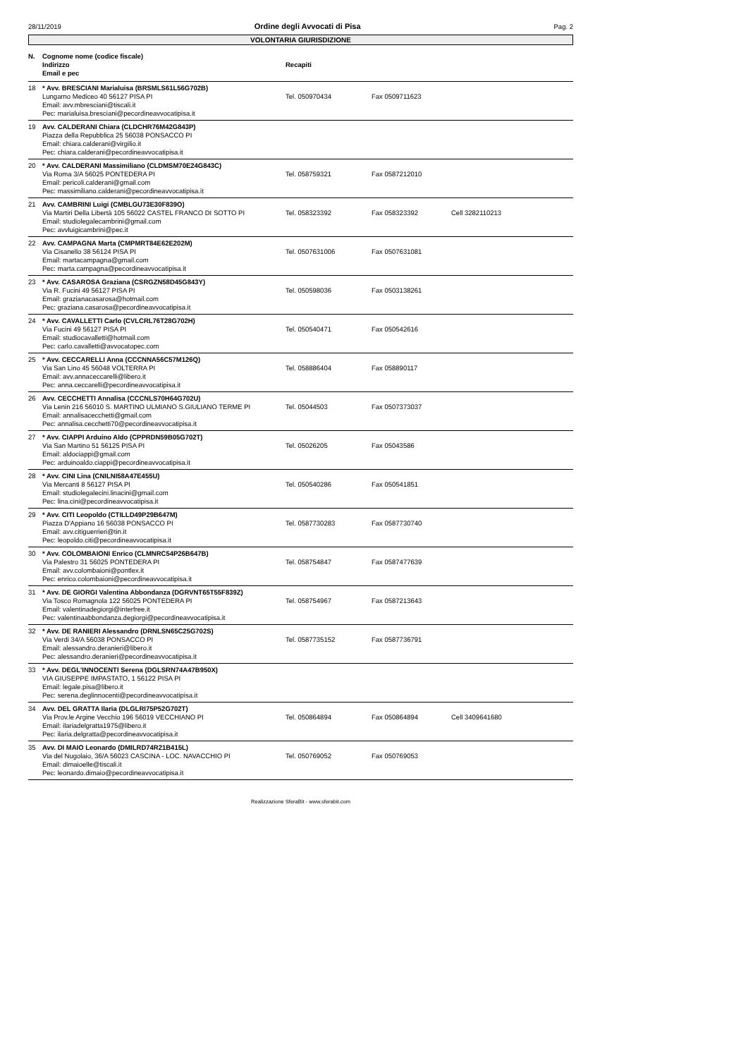28/11/2019 Ordine degli Avvocati di Pisa Pag. 2
VOLONTARIA GIURISDIZIONE
| N. | Cognome nome (codice fiscale) Indirizzo Email e pec | Recapiti | | |
| --- | --- | --- | --- | --- |
| 18 | * Avv. BRESCIANI Marialuisa (BRSMLS61L56G702B) Lungarno Mediceo 40 56127 PISA PI Email: avv.mbresciani@tiscali.it Pec: marialuisa.bresciani@pecordineavvocatipisa.it | Tel. 050970434 | Fax 0509711623 | |
| 19 | Avv. CALDERANI Chiara (CLDCHR76M42G843P) Piazza della Repubblica 25 56038 PONSACCO PI Email: chiara.calderani@virgilio.it Pec: chiara.calderani@pecordineavvocatipisa.it | | | |
| 20 | * Avv. CALDERANI Massimiliano (CLDMSM70E24G843C) Via Roma 3/A 56025 PONTEDERA PI Email: pericoli.calderani@gmail.com Pec: massimiliano.calderani@pecordineavvocatipisa.it | Tel. 058759321 | Fax 0587212010 | |
| 21 | Avv. CAMBRINI Luigi (CMBLGU73E30F839O) Via Martiri Della Libertà 105 56022 CASTEL FRANCO DI SOTTO PI Email: studiolegalecambrini@gmail.com Pec: avvluigicambrini@pec.it | Tel. 058323392 | Fax 058323392 | Cell 3282110213 |
| 22 | Avv. CAMPAGNA Marta (CMPMRT84E62E202M) Via Cisanello 38 56124 PISA PI Email: martacampagna@gmail.com Pec: marta.campagna@pecordineavvocatipisa.it | Tel. 0507631006 | Fax 0507631081 | |
| 23 | * Avv. CASAROSA Graziana (CSRGZN58D45G843Y) Via R. Fucini 49 56127 PISA PI Email: grazianacasarosa@hotmail.com Pec: graziana.casarosa@pecordineavvocatipisa.it | Tel. 050598036 | Fax 0503138261 | |
| 24 | * Avv. CAVALLETTI Carlo (CVLCRL76T28G702H) Via Fucini 49 56127 PISA PI Email: studiocavalletti@hotmail.com Pec: carlo.cavalletti@avvocatopec.com | Tel. 050540471 | Fax 050542616 | |
| 25 | * Avv. CECCARELLI Anna (CCCNNA56C57M126Q) Via San Lino 45 56048 VOLTERRA PI Email: avv.annaceccarelli@libero.it Pec: anna.ceccarelli@pecordineavvocatipisa.it | Tel. 058886404 | Fax 058890117 | |
| 26 | Avv. CECCHETTI Annalisa (CCCNLS70H64G702U) Via Lenin 216 56010 S. MARTINO ULMIANO S.GIULIANO TERME PI Email: annalisacecchetti@gmail.com Pec: annalisa.cecchetti70@pecordineavvocatipisa.it | Tel. 05044503 | Fax 0507373037 | |
| 27 | * Avv. CIAPPI Arduino Aldo (CPPRDN59B05G702T) Via San Martino 51 56125 PISA PI Email: aldociappi@gmail.com Pec: arduinoaldo.ciappi@pecordineavvocatipisa.it | Tel. 05026205 | Fax 05043586 | |
| 28 | * Avv. CINI Lina (CNILNI58A47E455U) Via Mercanti 8 56127 PISA PI Email: studiolegalecini.linacini@gmail.com Pec: lina.cini@pecordineavvocatipisa.it | Tel. 050540286 | Fax 050541851 | |
| 29 | * Avv. CITI Leopoldo (CTILLD49P29B647M) Piazza D'Appiano 16 56038 PONSACCO PI Email: avv.citiguerrieri@tin.it Pec: leopoldo.citi@pecordineavvocatipisa.it | Tel. 0587730283 | Fax 0587730740 | |
| 30 | * Avv. COLOMBAIONI Enrico (CLMNRC54P26B647B) Via Palestro 31 56025 PONTEDERA PI Email: avv.colombaioni@pontlex.it Pec: enrico.colombaioni@pecordineavvocatipisa.it | Tel. 058754847 | Fax 0587477639 | |
| 31 | * Avv. DE GIORGI Valentina Abbondanza (DGRVNT65T55F839Z) Via Tosco Romagnola 122 56025 PONTEDERA PI Email: valentinadegiorgi@interfree.it Pec: valentinaabbondanza.degiorgi@pecordineavvocatipisa.it | Tel. 058754967 | Fax 0587213643 | |
| 32 | * Avv. DE RANIERI Alessandro (DRNLSN65C25G702S) Via Verdi 34/A 56038 PONSACCO PI Email: alessandro.deranieri@libero.it Pec: alessandro.deranieri@pecordineavvocatipisa.it | Tel. 0587735152 | Fax 0587736791 | |
| 33 | * Avv. DEGL'INNOCENTI Serena (DGLSRN74A47B950X) VIA GIUSEPPE IMPASTATO, 1 56122 PISA PI Email: legale.pisa@libero.it Pec: serena.deglinnocenti@pecordineavvocatipisa.it | | | |
| 34 | Avv. DEL GRATTA Ilaria (DLGLRI75P52G702T) Via Prov.le Argine Vecchio 196 56019 VECCHIANO PI Email: ilariadelgratta1975@libero.it Pec: ilaria.delgratta@pecordineavvocatipisa.it | Tel. 050864894 | Fax 050864894 | Cell 3409641680 |
| 35 | Avv. DI MAIO Leonardo (DMILRD74R21B415L) Via del Nugolaio, 36/A 56023 CASCINA - LOC. NAVACCHIO PI Email: dimaioelle@tiscali.it Pec: leonardo.dimaio@pecordineavvocatipisa.it | Tel. 050769052 | Fax 050769053 | |
Realizzazione SferaBit - www.sferabit.com